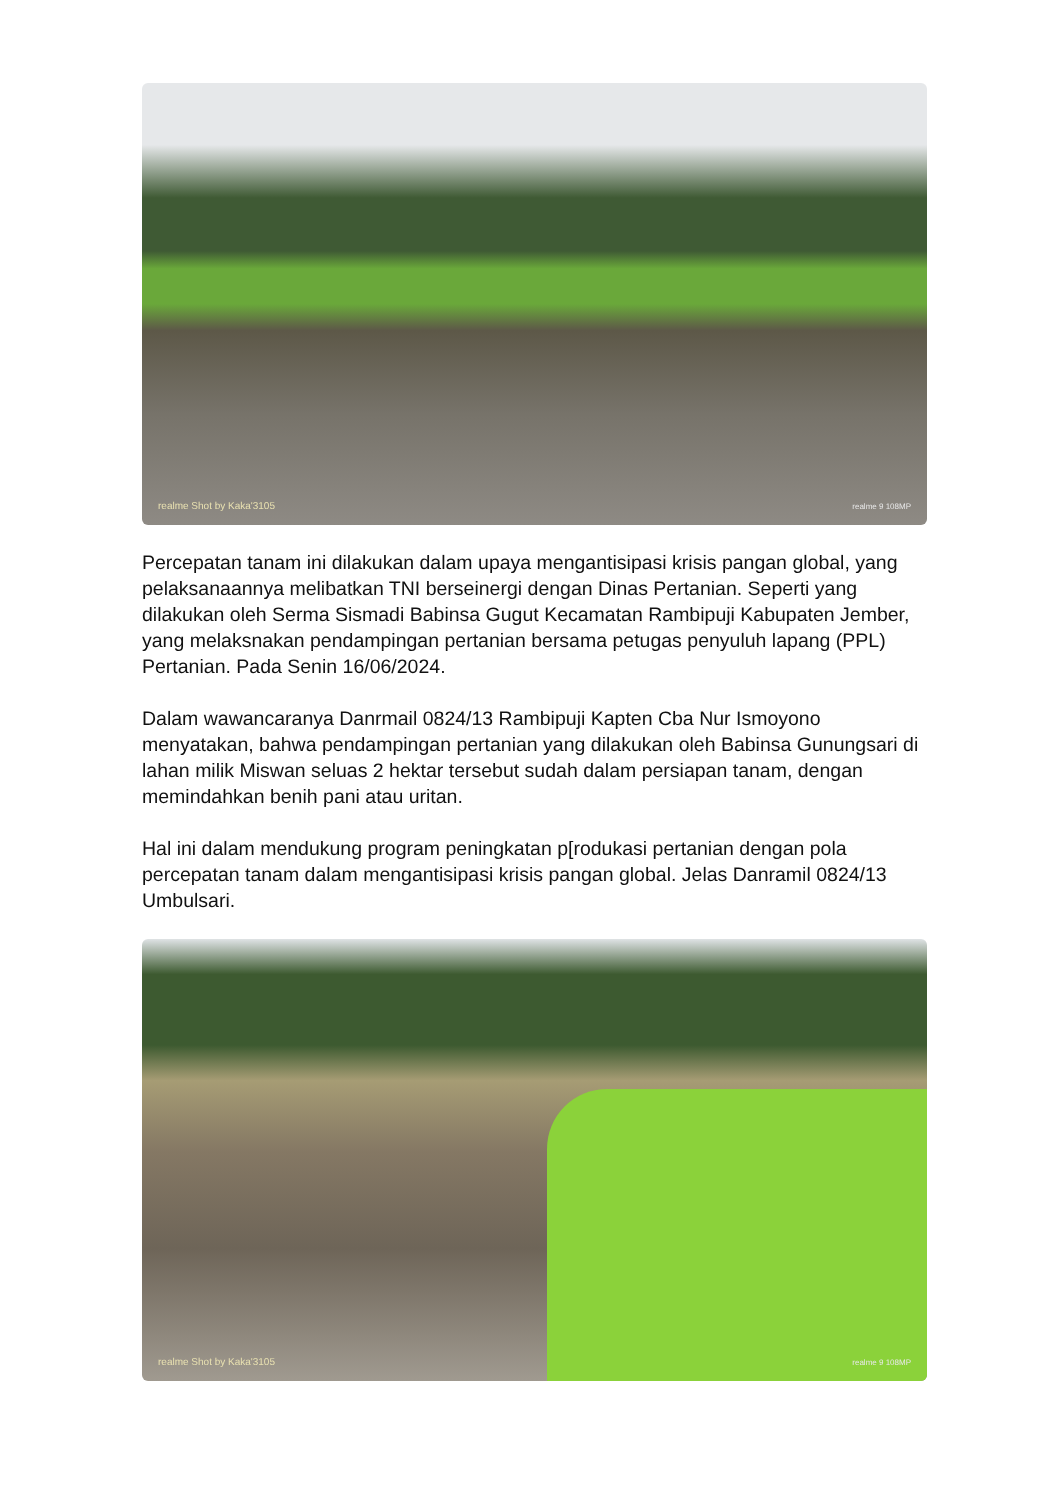realme Shot by Kaka'3105 realme 9 108MP
Percepatan tanam ini dilakukan dalam upaya mengantisipasi krisis pangan global, yang pelaksanaannya melibatkan TNI berseinergi dengan Dinas Pertanian. Seperti yang dilakukan oleh Serma Sismadi Babinsa Gugut Kecamatan Rambipuji Kabupaten Jember, yang melaksnakan pendampingan pertanian bersama petugas penyuluh lapang (PPL) Pertanian. Pada Senin 16/06/2024.
Dalam wawancaranya Danrmail 0824/13 Rambipuji Kapten Cba Nur Ismoyono menyatakan, bahwa pendampingan pertanian yang dilakukan oleh Babinsa Gunungsari di lahan milik Miswan seluas 2 hektar tersebut sudah dalam persiapan tanam, dengan memindahkan benih pani atau uritan.
Hal ini dalam mendukung program peningkatan p[rodukasi pertanian dengan pola percepatan tanam dalam mengantisipasi krisis pangan global. Jelas Danramil 0824/13 Umbulsari.
realme Shot by Kaka'3105 realme 9 108MP